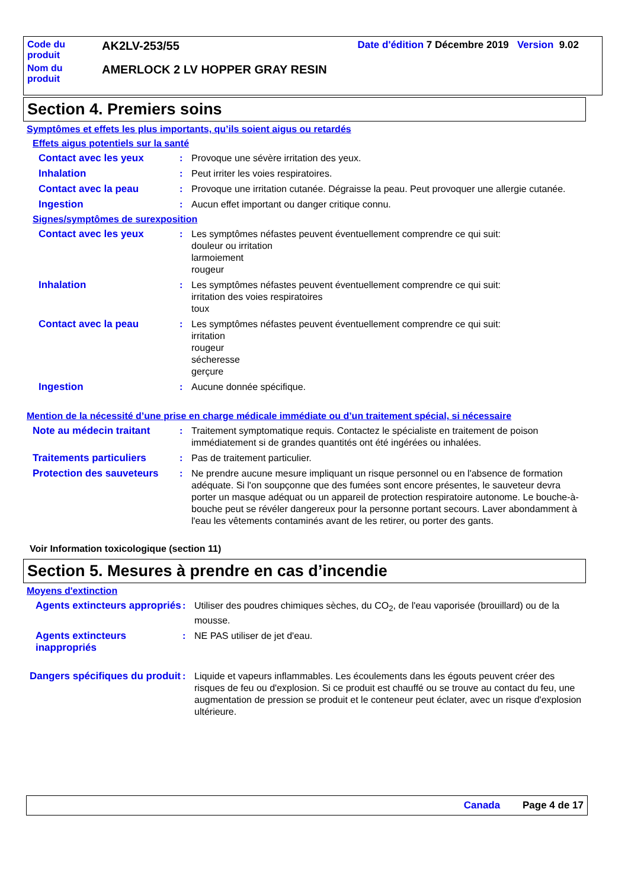| Code du produit | AK2LV-253/55 | Date d'édition 7 Décembre 2019 Version 9.02 |
| Nom du produit | AMERLOCK 2 LV HOPPER GRAY RESIN | |
Section 4. Premiers soins
Symptômes et effets les plus importants, qu’ils soient aigus ou retardés
Effets aigus potentiels sur la santé
Contact avec les yeux : Provoque une sévère irritation des yeux.
Inhalation : Peut irriter les voies respiratoires.
Contact avec la peau : Provoque une irritation cutanée. Dégraisse la peau. Peut provoquer une allergie cutanée.
Ingestion : Aucun effet important ou danger critique connu.
Signes/symptômes de surexposition
Contact avec les yeux : Les symptômes néfastes peuvent éventuellement comprendre ce qui suit:
douleur ou irritation
larmoiement
rougeur
Inhalation : Les symptômes néfastes peuvent éventuellement comprendre ce qui suit:
irritation des voies respiratoires
toux
Contact avec la peau : Les symptômes néfastes peuvent éventuellement comprendre ce qui suit:
irritation
rougeur
sécheresse
gerçure
Ingestion : Aucune donnée spécifique.
Mention de la nécessité d’une prise en charge médicale immédiate ou d’un traitement spécial, si nécessaire
Note au médecin traitant : Traitement symptomatique requis. Contactez le spécialiste en traitement de poison immédiatement si de grandes quantités ont été ingérées ou inhalées.
Traitements particuliers : Pas de traitement particulier.
Protection des sauveteurs
: Ne prendre aucune mesure impliquant un risque personnel ou en l'absence de formation adéquate. Si l'on soupçonne que des fumées sont encore présentes, le sauveteur devra porter un masque adéquat ou un appareil de protection respiratoire autonome. Le bouche-à-bouche peut se révéler dangereux pour la personne portant secours. Laver abondamment à l'eau les vêtements contaminés avant de les retirer, ou porter des gants.
Voir Information toxicologique (section 11)
Section 5. Mesures à prendre en cas d’incendie
Moyens d'extinction
Agents extincteurs appropriés
: Utiliser des poudres chimiques sèches, du CO<sub>2</sub>, de l'eau vaporisée (brouillard) ou de la mousse.
Agents extincteurs inappropriés
: NE PAS utiliser de jet d'eau.
Dangers spécifiques du produit
: Liquide et vapeurs inflammables. Les écoulements dans les égouts peuvent créer des risques de feu ou d'explosion. Si ce produit est chauffé ou se trouve au contact du feu, une augmentation de pression se produit et le conteneur peut éclater, avec un risque d'explosion ultérieure.
Canada Page 4 de 17